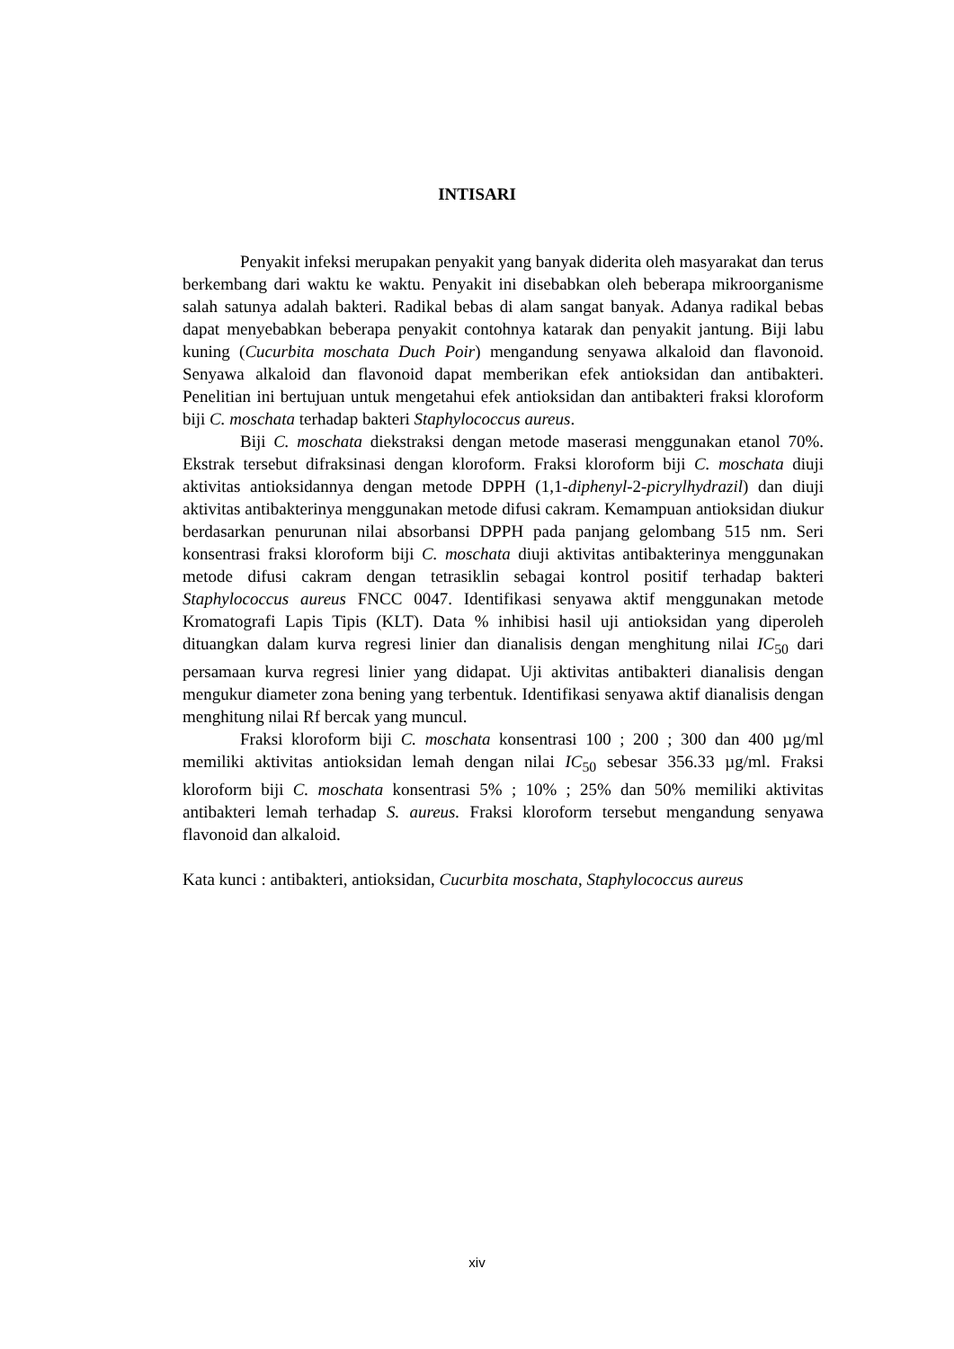INTISARI
Penyakit infeksi merupakan penyakit yang banyak diderita oleh masyarakat dan terus berkembang dari waktu ke waktu. Penyakit ini disebabkan oleh beberapa mikroorganisme salah satunya adalah bakteri. Radikal bebas di alam sangat banyak. Adanya radikal bebas dapat menyebabkan beberapa penyakit contohnya katarak dan penyakit jantung. Biji labu kuning (Cucurbita moschata Duch Poir) mengandung senyawa alkaloid dan flavonoid. Senyawa alkaloid dan flavonoid dapat memberikan efek antioksidan dan antibakteri. Penelitian ini bertujuan untuk mengetahui efek antioksidan dan antibakteri fraksi kloroform biji C. moschata terhadap bakteri Staphylococcus aureus.
Biji C. moschata diekstraksi dengan metode maserasi menggunakan etanol 70%. Ekstrak tersebut difraksinasi dengan kloroform. Fraksi kloroform biji C. moschata diuji aktivitas antioksidannya dengan metode DPPH (1,1-diphenyl-2-picrylhydrazil) dan diuji aktivitas antibakterinya menggunakan metode difusi cakram. Kemampuan antioksidan diukur berdasarkan penurunan nilai absorbansi DPPH pada panjang gelombang 515 nm. Seri konsentrasi fraksi kloroform biji C. moschata diuji aktivitas antibakterinya menggunakan metode difusi cakram dengan tetrasiklin sebagai kontrol positif terhadap bakteri Staphylococcus aureus FNCC 0047. Identifikasi senyawa aktif menggunakan metode Kromatografi Lapis Tipis (KLT). Data % inhibisi hasil uji antioksidan yang diperoleh dituangkan dalam kurva regresi linier dan dianalisis dengan menghitung nilai IC<sub>50</sub> dari persamaan kurva regresi linier yang didapat. Uji aktivitas antibakteri dianalisis dengan mengukur diameter zona bening yang terbentuk. Identifikasi senyawa aktif dianalisis dengan menghitung nilai Rf bercak yang muncul.
Fraksi kloroform biji C. moschata konsentrasi 100 ; 200 ; 300 dan 400 µg/ml memiliki aktivitas antioksidan lemah dengan nilai IC<sub>50</sub> sebesar 356.33 µg/ml. Fraksi kloroform biji C. moschata konsentrasi 5% ; 10% ; 25% dan 50% memiliki aktivitas antibakteri lemah terhadap S. aureus. Fraksi kloroform tersebut mengandung senyawa flavonoid dan alkaloid.
Kata kunci : antibakteri, antioksidan, Cucurbita moschata, Staphylococcus aureus
xiv